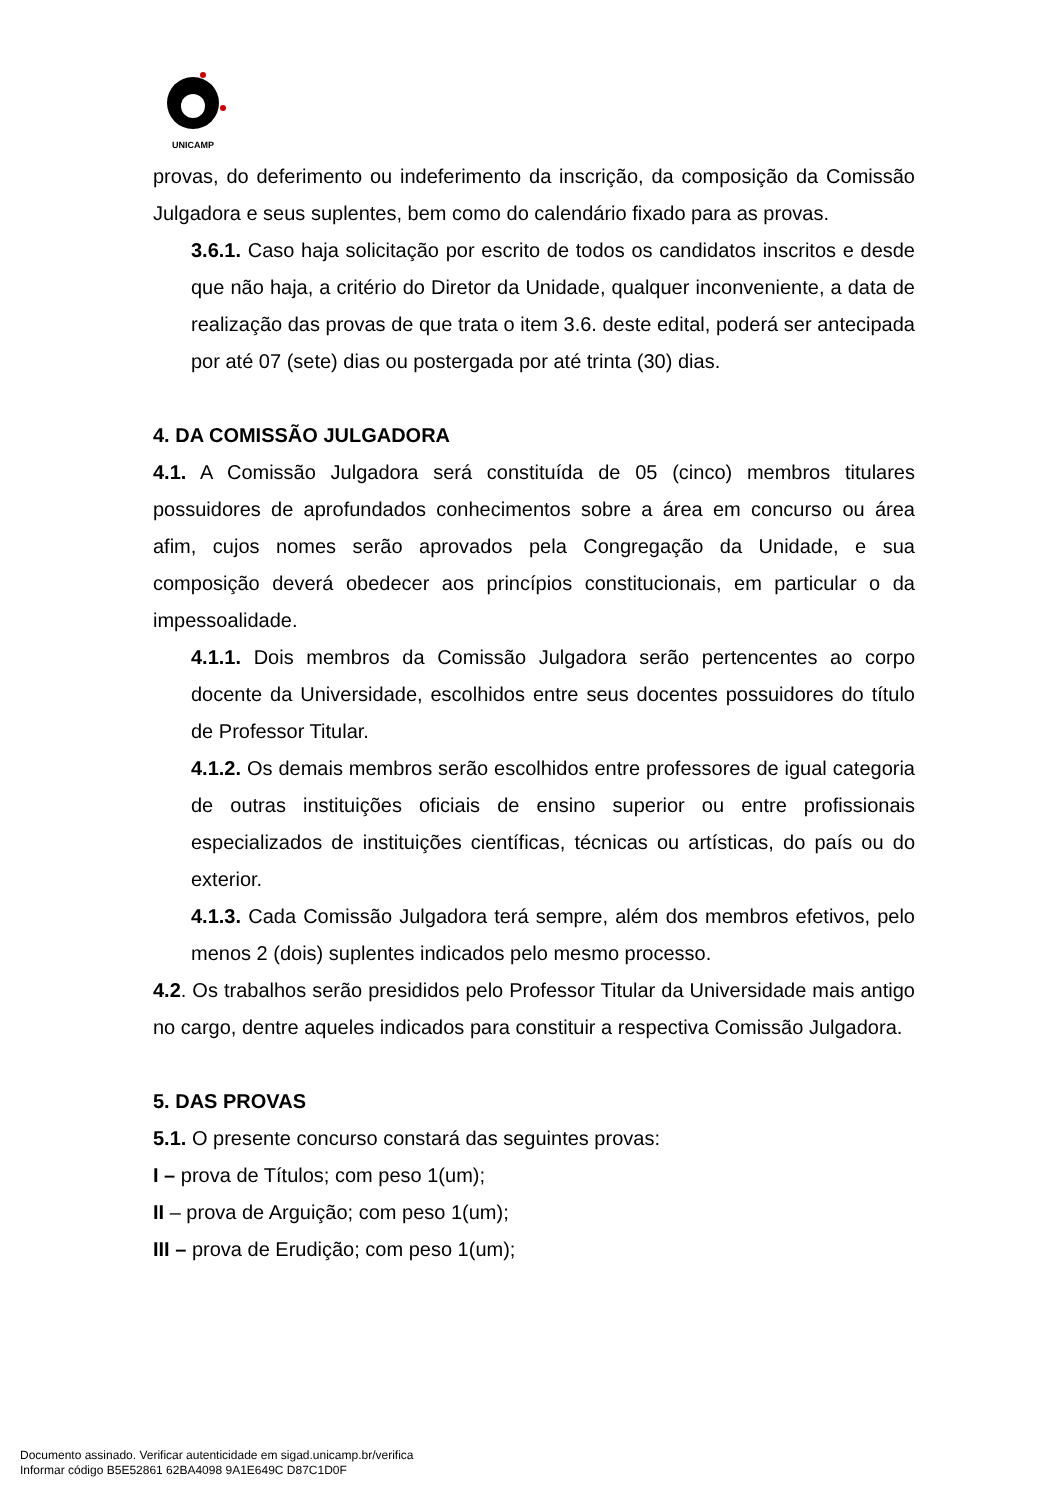UNICAMP
provas, do deferimento ou indeferimento da inscrição, da composição da Comissão Julgadora e seus suplentes, bem como do calendário fixado para as provas.
3.6.1. Caso haja solicitação por escrito de todos os candidatos inscritos e desde que não haja, a critério do Diretor da Unidade, qualquer inconveniente, a data de realização das provas de que trata o item 3.6. deste edital, poderá ser antecipada por até 07 (sete) dias ou postergada por até trinta (30) dias.
4. DA COMISSÃO JULGADORA
4.1. A Comissão Julgadora será constituída de 05 (cinco) membros titulares possuidores de aprofundados conhecimentos sobre a área em concurso ou área afim, cujos nomes serão aprovados pela Congregação da Unidade, e sua composição deverá obedecer aos princípios constitucionais, em particular o da impessoalidade.
4.1.1. Dois membros da Comissão Julgadora serão pertencentes ao corpo docente da Universidade, escolhidos entre seus docentes possuidores do título de Professor Titular.
4.1.2. Os demais membros serão escolhidos entre professores de igual categoria de outras instituições oficiais de ensino superior ou entre profissionais especializados de instituições científicas, técnicas ou artísticas, do país ou do exterior.
4.1.3. Cada Comissão Julgadora terá sempre, além dos membros efetivos, pelo menos 2 (dois) suplentes indicados pelo mesmo processo.
4.2. Os trabalhos serão presididos pelo Professor Titular da Universidade mais antigo no cargo, dentre aqueles indicados para constituir a respectiva Comissão Julgadora.
5. DAS PROVAS
5.1. O presente concurso constará das seguintes provas:
I – prova de Títulos; com peso 1(um);
II – prova de Arguição; com peso 1(um);
III – prova de Erudição; com peso 1(um);
Documento assinado. Verificar autenticidade em sigad.unicamp.br/verifica
Informar código B5E52861 62BA4098 9A1E649C D87C1D0F